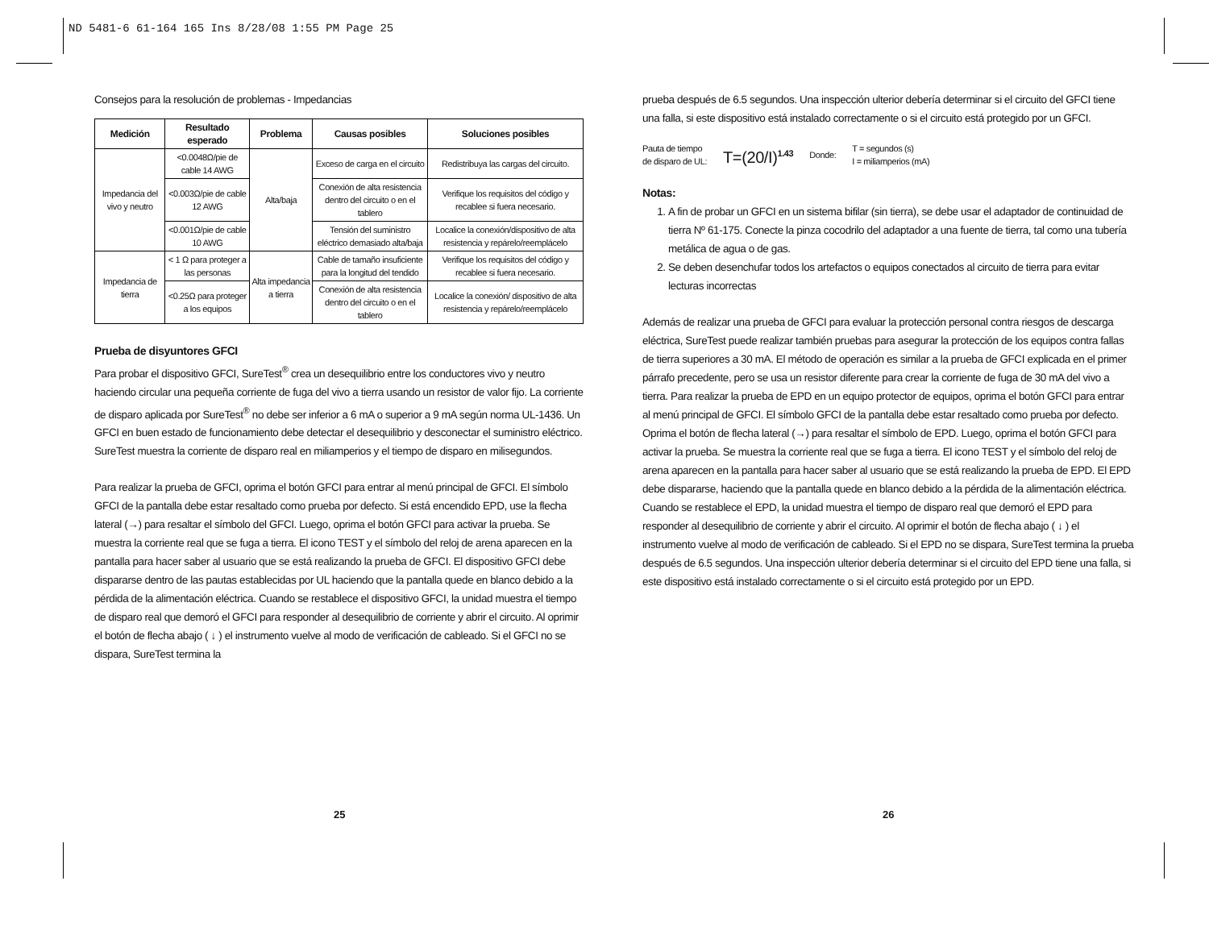ND 5481-6 61-164 165 Ins 8/28/08 1:55 PM Page 25
Consejos para la resolución de problemas - Impedancias
| Medición | Resultado esperado | Problema | Causas posibles | Soluciones posibles |
| --- | --- | --- | --- | --- |
| Impedancia del vivo y neutro | <0.0048Ω/pie de cable 14 AWG | Alta/baja | Exceso de carga en el circuito | Redistribuya las cargas del circuito. |
| | <0.003Ω/pie de cable 12 AWG | | Conexión de alta resistencia dentro del circuito o en el tablero | Verifique los requisitos del código y recablee si fuera necesario. |
| | <0.001Ω/pie de cable 10 AWG | | Tensión del suministro eléctrico demasiado alta/baja | Localice la conexión/dispositivo de alta resistencia y repárelo/reemplácelo |
| Impedancia de tierra | < 1 Ω para proteger a las personas | Alta impedancia a tierra | Cable de tamaño insuficiente para la longitud del tendido | Verifique los requisitos del código y recablee si fuera necesario. |
| | <0.25Ω para proteger a los equipos | | Conexión de alta resistencia dentro del circuito o en el tablero | Localice la conexión/ dispositivo de alta resistencia y repárelo/reemplácelo |
Prueba de disyuntores GFCI
Para probar el dispositivo GFCI, SureTest<sup>®</sup> crea un desequilibrio entre los conductores vivo y neutro haciendo circular una pequeña corriente de fuga del vivo a tierra usando un resistor de valor fijo. La corriente de disparo aplicada por SureTest<sup>®</sup> no debe ser inferior a 6 mA o superior a 9 mA según norma UL-1436. Un GFCI en buen estado de funcionamiento debe detectar el desequilibrio y desconectar el suministro eléctrico. SureTest muestra la corriente de disparo real en miliamperios y el tiempo de disparo en milisegundos.
Para realizar la prueba de GFCI, oprima el botón GFCI para entrar al menú principal de GFCI. El símbolo GFCI de la pantalla debe estar resaltado como prueba por defecto. Si está encendido EPD, use la flecha lateral (→) para resaltar el símbolo del GFCI. Luego, oprima el botón GFCI para activar la prueba. Se muestra la corriente real que se fuga a tierra. El icono TEST y el símbolo del reloj de arena aparecen en la pantalla para hacer saber al usuario que se está realizando la prueba de GFCI. El dispositivo GFCI debe dispararse dentro de las pautas establecidas por UL haciendo que la pantalla quede en blanco debido a la pérdida de la alimentación eléctrica. Cuando se restablece el dispositivo GFCI, la unidad muestra el tiempo de disparo real que demoró el GFCI para responder al desequilibrio de corriente y abrir el circuito. Al oprimir el botón de flecha abajo ( ↓ ) el instrumento vuelve al modo de verificación de cableado. Si el GFCI no se dispara, SureTest termina la
25
prueba después de 6.5 segundos. Una inspección ulterior debería determinar si el circuito del GFCI tiene una falla, si este dispositivo está instalado correctamente o si el circuito está protegido por un GFCI.
Pauta de tiempo
de disparo de UL:
T=(20/I)<sup>1.43</sup> Donde:
T = segundos (s)
I = miliamperios (mA)
Notas:
1. A fin de probar un GFCI en un sistema bifilar (sin tierra), se debe usar el adaptador de continuidad de tierra Nº 61-175. Conecte la pinza cocodrilo del adaptador a una fuente de tierra, tal como una tubería metálica de agua o de gas.
2. Se deben desenchufar todos los artefactos o equipos conectados al circuito de tierra para evitar lecturas incorrectas
Además de realizar una prueba de GFCI para evaluar la protección personal contra riesgos de descarga eléctrica, SureTest puede realizar también pruebas para asegurar la protección de los equipos contra fallas de tierra superiores a 30 mA. El método de operación es similar a la prueba de GFCI explicada en el primer párrafo precedente, pero se usa un resistor diferente para crear la corriente de fuga de 30 mA del vivo a tierra. Para realizar la prueba de EPD en un equipo protector de equipos, oprima el botón GFCI para entrar al menú principal de GFCI. El símbolo GFCI de la pantalla debe estar resaltado como prueba por defecto. Oprima el botón de flecha lateral (→) para resaltar el símbolo de EPD. Luego, oprima el botón GFCI para activar la prueba. Se muestra la corriente real que se fuga a tierra. El icono TEST y el símbolo del reloj de arena aparecen en la pantalla para hacer saber al usuario que se está realizando la prueba de EPD. El EPD debe dispararse, haciendo que la pantalla quede en blanco debido a la pérdida de la alimentación eléctrica. Cuando se restablece el EPD, la unidad muestra el tiempo de disparo real que demoró el EPD para responder al desequilibrio de corriente y abrir el circuito. Al oprimir el botón de flecha abajo ( ↓ ) el instrumento vuelve al modo de verificación de cableado. Si el EPD no se dispara, SureTest termina la prueba después de 6.5 segundos. Una inspección ulterior debería determinar si el circuito del EPD tiene una falla, si este dispositivo está instalado correctamente o si el circuito está protegido por un EPD.
26